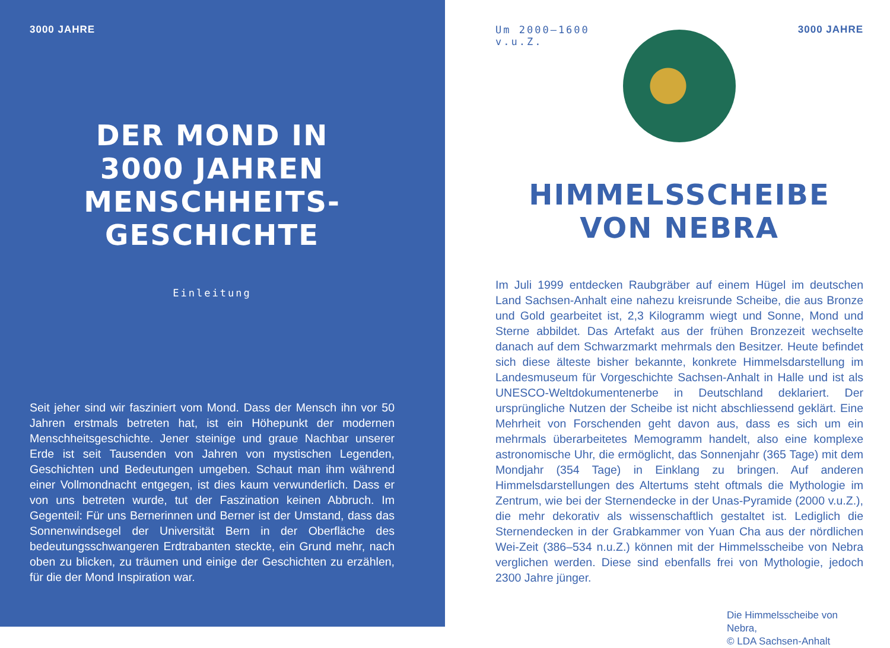3000 JAHRE
DER MOND IN
3000 JAHREN
MENSCHHEITS-
GESCHICHTE
Einleitung
Seit jeher sind wir fasziniert vom Mond. Dass der Mensch ihn vor 50 Jahren erstmals betreten hat, ist ein Höhepunkt der modernen Menschheitsgeschichte. Jener steinige und graue Nachbar unserer Erde ist seit Tausenden von Jahren von mystischen Legenden, Geschichten und Bedeutungen umgeben. Schaut man ihm während einer Vollmondnacht entgegen, ist dies kaum verwunderlich. Dass er von uns betreten wurde, tut der Faszination keinen Abbruch. Im Gegenteil: Für uns Bernerinnen und Berner ist der Umstand, dass das Sonnenwindsegel der Universität Bern in der Oberfläche des bedeutungsschwangeren Erdtrabanten steckte, ein Grund mehr, nach oben zu blicken, zu träumen und einige der Geschichten zu erzählen, für die der Mond Inspiration war.
Um 2000–1600
v.u.Z.
3000 JAHRE
HIMMELSSCHEIBE
VON NEBRA
Im Juli 1999 entdecken Raubgräber auf einem Hügel im deutschen Land Sachsen-Anhalt eine nahezu kreisrunde Scheibe, die aus Bronze und Gold gearbeitet ist, 2,3 Kilogramm wiegt und Sonne, Mond und Sterne abbildet. Das Artefakt aus der frühen Bronzezeit wechselte danach auf dem Schwarzmarkt mehrmals den Besitzer. Heute befindet sich diese älteste bisher bekannte, konkrete Himmelsdarstellung im Landesmuseum für Vorgeschichte Sachsen-Anhalt in Halle und ist als UNESCO-Weltdokumentenerbe in Deutschland deklariert. Der ursprüngliche Nutzen der Scheibe ist nicht abschliessend geklärt. Eine Mehrheit von Forschenden geht davon aus, dass es sich um ein mehrmals überarbeitetes Memogramm handelt, also eine komplexe astronomische Uhr, die ermöglicht, das Sonnenjahr (365 Tage) mit dem Mondjahr (354 Tage) in Einklang zu bringen. Auf anderen Himmelsdarstellungen des Altertums steht oftmals die Mythologie im Zentrum, wie bei der Sternendecke in der Unas-Pyramide (2000 v.u.Z.), die mehr dekorativ als wissenschaftlich gestaltet ist. Lediglich die Sternendecken in der Grabkammer von Yuan Cha aus der nördlichen Wei-Zeit (386–534 n.u.Z.) können mit der Himmelsscheibe von Nebra verglichen werden. Diese sind ebenfalls frei von Mythologie, jedoch 2300 Jahre jünger.
Die Himmelsscheibe von Nebra,
© LDA Sachsen-Anhalt